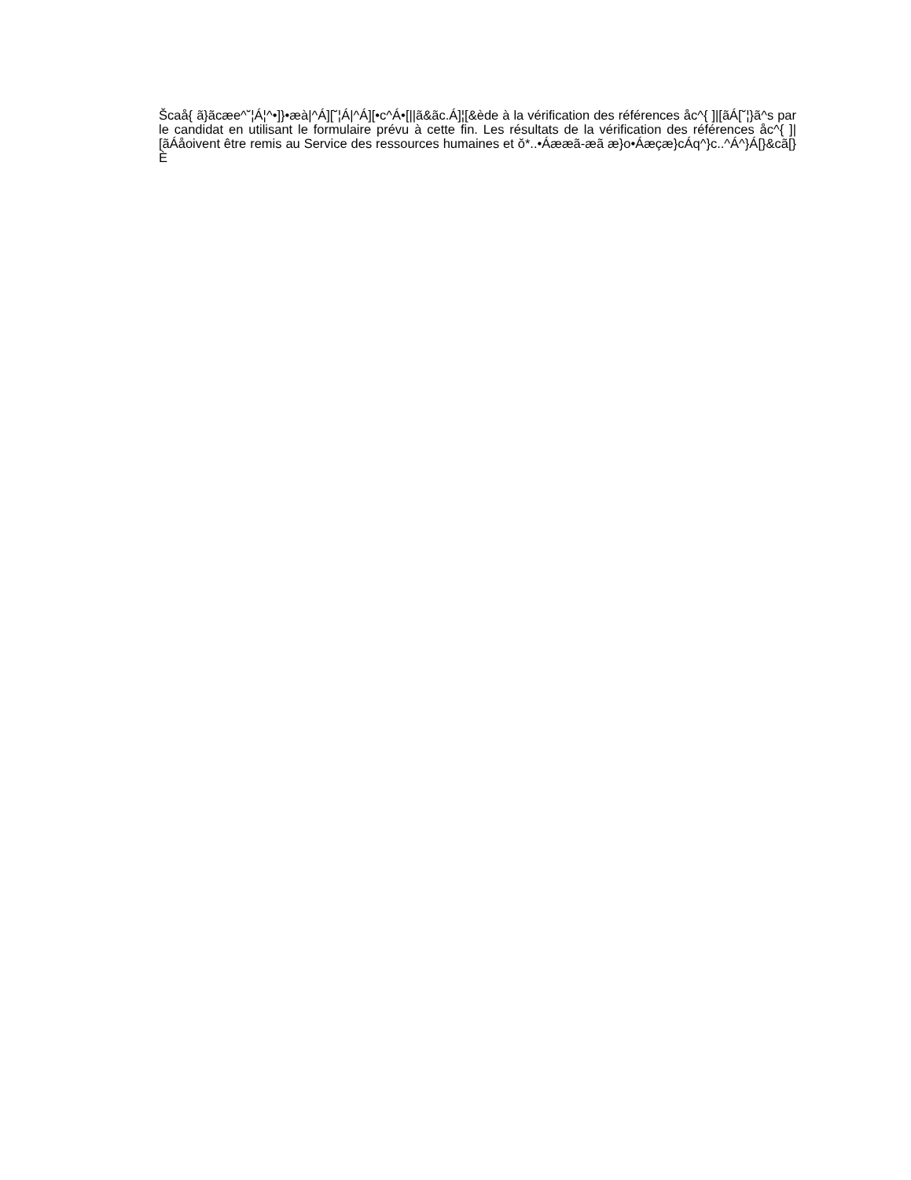Šcaå{ ã}ãcæe^˘¦Á¦^•]}•æà|^Á][˘¦Á|^Á][•c^Á•[||ã&ãc.Á]¦[&ède à la vérification des références åc^{ ]|[ãÁ[˘¦}ã^s par le candidat en utilisant le formulaire prévu à cette fin. Les résultats de la vérification des références åc^{ ]|[ãÁåoivent être remis au Service des ressources humaines et ǒ*..•Áææã-æã æ}o•Áæçæ}cÁq^}c..^Á^}Á[}&cã[}È